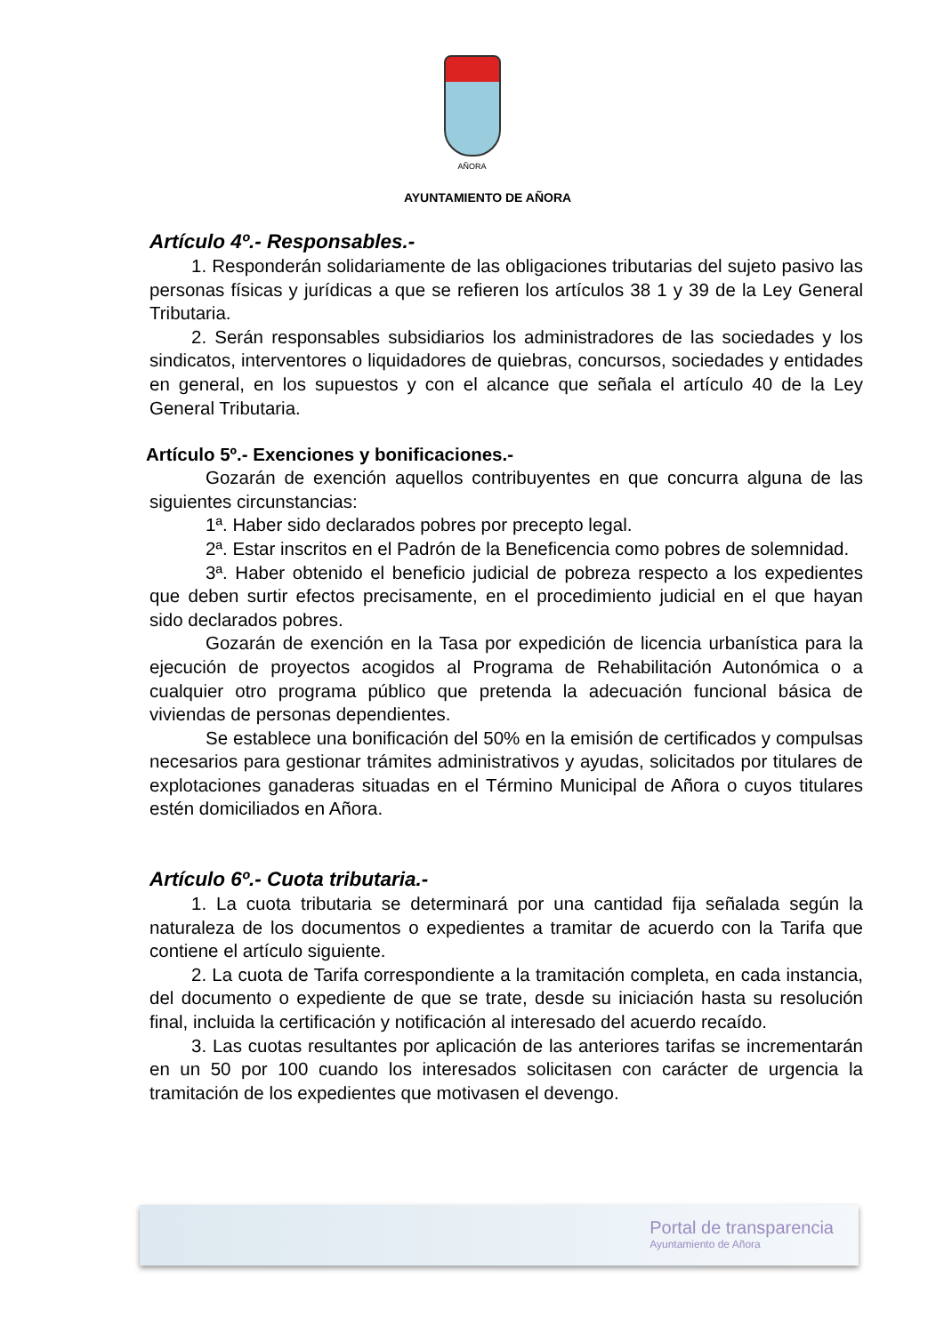AÑORA
AYUNTAMIENTO DE AÑORA
Artículo 4º.- Responsables.-
1. Responderán solidariamente de las obligaciones tributarias del sujeto pasivo las personas físicas y jurídicas a que se refieren los artículos 38 1 y 39 de la Ley General Tributaria.
2. Serán responsables subsidiarios los administradores de las sociedades y los sindicatos, interventores o liquidadores de quiebras, concursos, sociedades y entidades en general, en los supuestos y con el alcance que señala el artículo 40 de la Ley General Tributaria.
Artículo 5º.- Exenciones y bonificaciones.-
Gozarán de exención aquellos contribuyentes en que concurra alguna de las siguientes circunstancias:
1ª. Haber sido declarados pobres por precepto legal.
2ª. Estar inscritos en el Padrón de la Beneficencia como pobres de solemnidad.
3ª. Haber obtenido el beneficio judicial de pobreza respecto a los expedientes que deben surtir efectos precisamente, en el procedimiento judicial en el que hayan sido declarados pobres.
Gozarán de exención en la Tasa por expedición de licencia urbanística para la ejecución de proyectos acogidos al Programa de Rehabilitación Autonómica o a cualquier otro programa público que pretenda la adecuación funcional básica de viviendas de personas dependientes.
Se establece una bonificación del 50% en la emisión de certificados y compulsas necesarios para gestionar trámites administrativos y ayudas, solicitados por titulares de explotaciones ganaderas situadas en el Término Municipal de Añora o cuyos titulares estén domiciliados en Añora.
Artículo 6º.- Cuota tributaria.-
1. La cuota tributaria se determinará por una cantidad fija señalada según la naturaleza de los documentos o expedientes a tramitar de acuerdo con la Tarifa que contiene el artículo siguiente.
2. La cuota de Tarifa correspondiente a la tramitación completa, en cada instancia, del documento o expediente de que se trate, desde su iniciación hasta su resolución final, incluida la certificación y notificación al interesado del acuerdo recaído.
3. Las cuotas resultantes por aplicación de las anteriores tarifas se incrementarán en un 50 por 100 cuando los interesados solicitasen con carácter de urgencia la tramitación de los expedientes que motivasen el devengo.
Portal de transparencia
Ayuntamiento de Añora